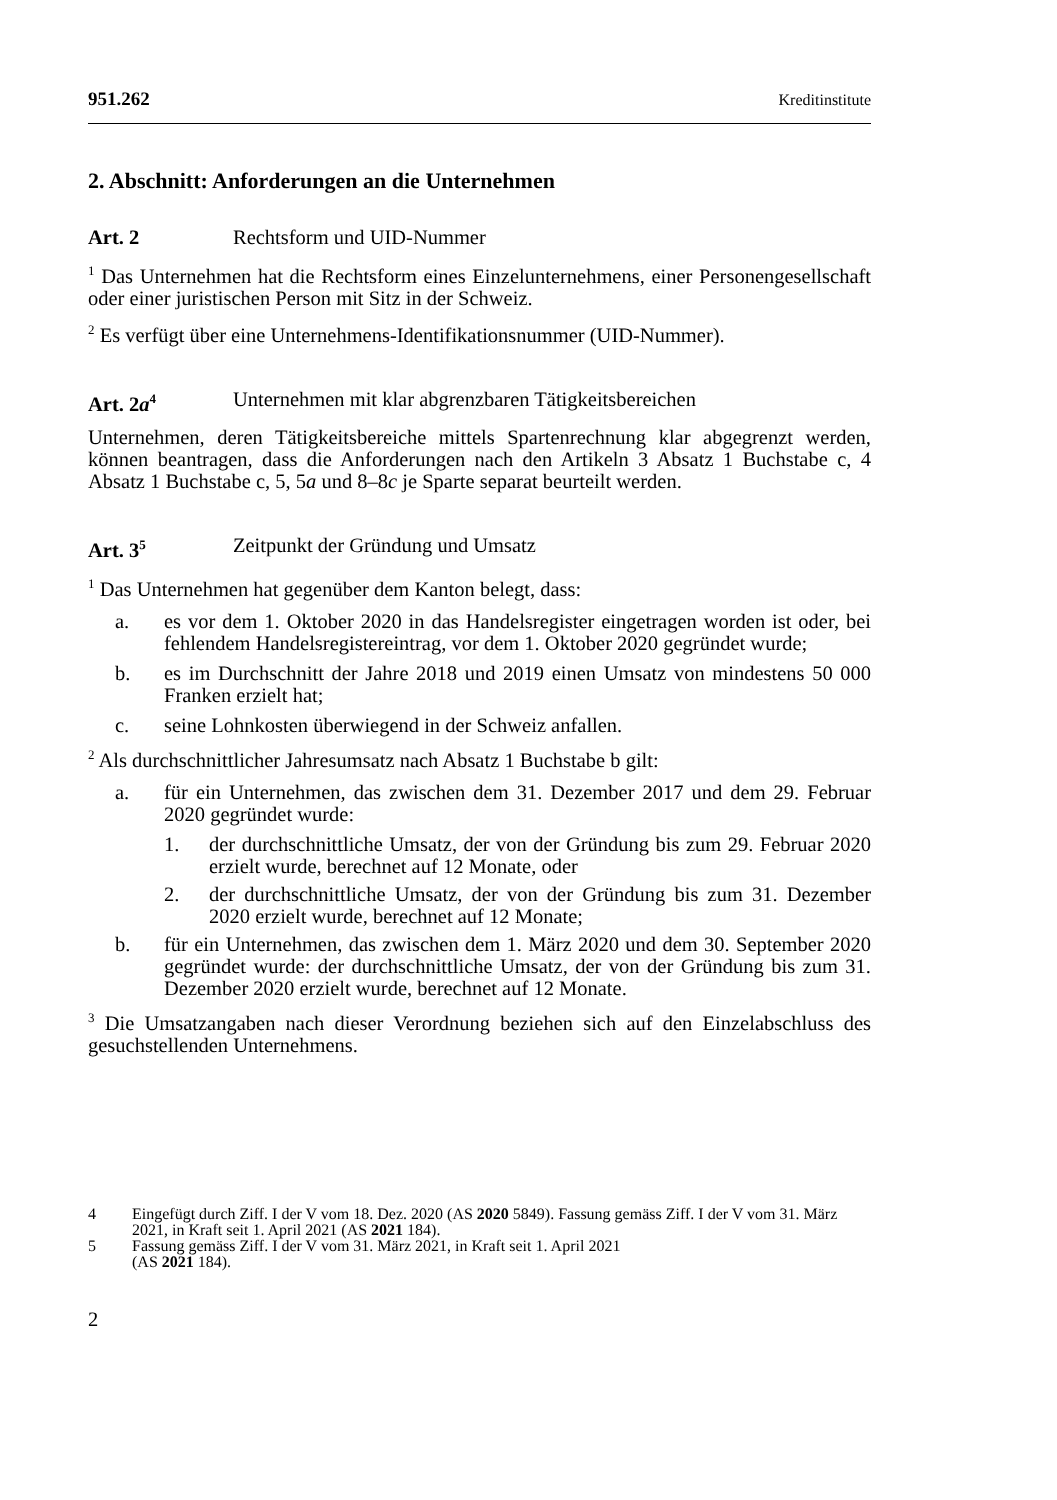951.262 Kreditinstitute
2. Abschnitt: Anforderungen an die Unternehmen
Art. 2 Rechtsform und UID-Nummer
<sup>1</sup> Das Unternehmen hat die Rechtsform eines Einzelunternehmens, einer Personengesellschaft oder einer juristischen Person mit Sitz in der Schweiz.
<sup>2</sup> Es verfügt über eine Unternehmens-Identifikationsnummer (UID-Nummer).
Art. 2a<sup>4</sup> Unternehmen mit klar abgrenzbaren Tätigkeitsbereichen
Unternehmen, deren Tätigkeitsbereiche mittels Spartenrechnung klar abgegrenzt werden, können beantragen, dass die Anforderungen nach den Artikeln 3 Absatz 1 Buchstabe c, 4 Absatz 1 Buchstabe c, 5, 5a und 8–8c je Sparte separat beurteilt werden.
Art. 3<sup>5</sup> Zeitpunkt der Gründung und Umsatz
<sup>1</sup> Das Unternehmen hat gegenüber dem Kanton belegt, dass:
a. es vor dem 1. Oktober 2020 in das Handelsregister eingetragen worden ist oder, bei fehlendem Handelsregistereintrag, vor dem 1. Oktober 2020 gegründet wurde;
b. es im Durchschnitt der Jahre 2018 und 2019 einen Umsatz von mindestens 50 000 Franken erzielt hat;
c. seine Lohnkosten überwiegend in der Schweiz anfallen.
<sup>2</sup> Als durchschnittlicher Jahresumsatz nach Absatz 1 Buchstabe b gilt:
a. für ein Unternehmen, das zwischen dem 31. Dezember 2017 und dem 29. Februar 2020 gegründet wurde:
1. der durchschnittliche Umsatz, der von der Gründung bis zum 29. Februar 2020 erzielt wurde, berechnet auf 12 Monate, oder
2. der durchschnittliche Umsatz, der von der Gründung bis zum 31. Dezember 2020 erzielt wurde, berechnet auf 12 Monate;
b. für ein Unternehmen, das zwischen dem 1. März 2020 und dem 30. September 2020 gegründet wurde: der durchschnittliche Umsatz, der von der Gründung bis zum 31. Dezember 2020 erzielt wurde, berechnet auf 12 Monate.
<sup>3</sup> Die Umsatzangaben nach dieser Verordnung beziehen sich auf den Einzelabschluss des gesuchstellenden Unternehmens.
4 Eingefügt durch Ziff. I der V vom 18. Dez. 2020 (AS 2020 5849). Fassung gemäss Ziff. I der V vom 31. März 2021, in Kraft seit 1. April 2021 (AS 2021 184).
5 Fassung gemäss Ziff. I der V vom 31. März 2021, in Kraft seit 1. April 2021
(AS 2021 184).
2